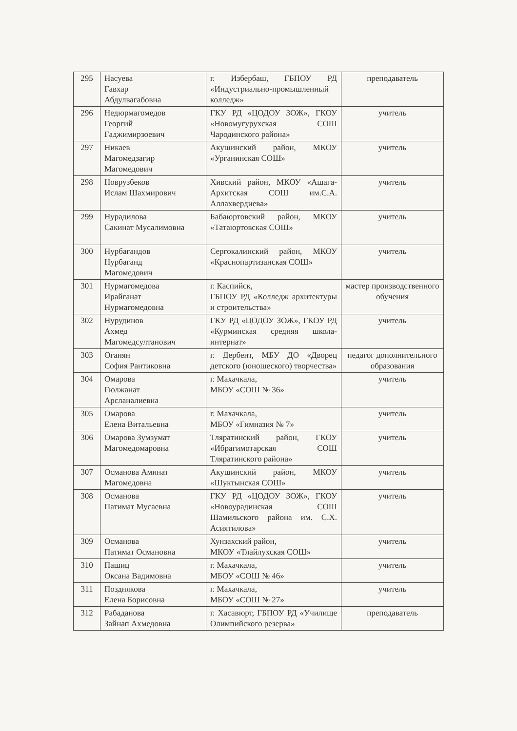| 295 | Насуева Гавхар Абдулвагабовна | г. Избербаш, ГБПОУ РД «Индустриально-промышленный колледж» | преподаватель |
| 296 | Недюрмагомедов Георгий Гаджимирзоевич | ГКУ РД «ЦОДОУ ЗОЖ», ГКОУ «Новомугурухская СОШ Чародинского района» | учитель |
| 297 | Никаев Магомедзагир Магомедович | Акушинский район, МКОУ «Урганинская СОШ» | учитель |
| 298 | Новрузбеков Ислам Шахмирович | Хивский район, МКОУ «Ашага-Архитская СОШ им.С.А. Аллахвердиева» | учитель |
| 299 | Нурадилова Сакинат Мусалимовна | Бабаюртовский район, МКОУ «Татаюртовская СОШ» | учитель |
| 300 | Нурбагандов Нурбаганд Магомедович | Сергокалинский район, МКОУ «Краснопартизанская СОШ» | учитель |
| 301 | Нурмагомедова Ирайганат Нурмагомедовна | г. Каспийск, ГБПОУ РД «Колледж архитектуры и строительства» | мастер производственного обучения |
| 302 | Нурудинов Ахмед Магомедсултанович | ГКУ РД «ЦОДОУ ЗОЖ», ГКОУ РД «Курминская средняя школа-интернат» | учитель |
| 303 | Оганян София Рантиковна | г. Дербент, МБУ ДО «Дворец детского (юношеского) творчества» | педагог дополнительного образования |
| 304 | Омарова Гюлжанат Арсланалиевна | г. Махачкала, МБОУ «СОШ № 36» | учитель |
| 305 | Омарова Елена Витальевна | г. Махачкала, МБОУ «Гимназия № 7» | учитель |
| 306 | Омарова Зумзумат Магомедомаровна | Тляратинский район, ГКОУ «Ибрагимотарская СОШ Тляратинского района» | учитель |
| 307 | Османова Аминат Магомедовна | Акушинский район, МКОУ «Шуктынская СОШ» | учитель |
| 308 | Османова Патимат Мусаевна | ГКУ РД «ЦОДОУ ЗОЖ», ГКОУ «Новоурадинская СОШ Шамильского района им. С.Х. Асиятилова» | учитель |
| 309 | Османова Патимат Османовна | Хунзахский район, МКОУ «Тлайлухская СОШ» | учитель |
| 310 | Пашиц Оксана Вадимовна | г. Махачкала, МБОУ «СОШ № 46» | учитель |
| 311 | Позднякова Елена Борисовна | г. Махачкала, МБОУ «СОШ № 27» | учитель |
| 312 | Рабаданова Зайнап Ахмедовна | г. Хасавюрт, ГБПОУ РД «Училище Олимпийского резерва» | преподаватель |